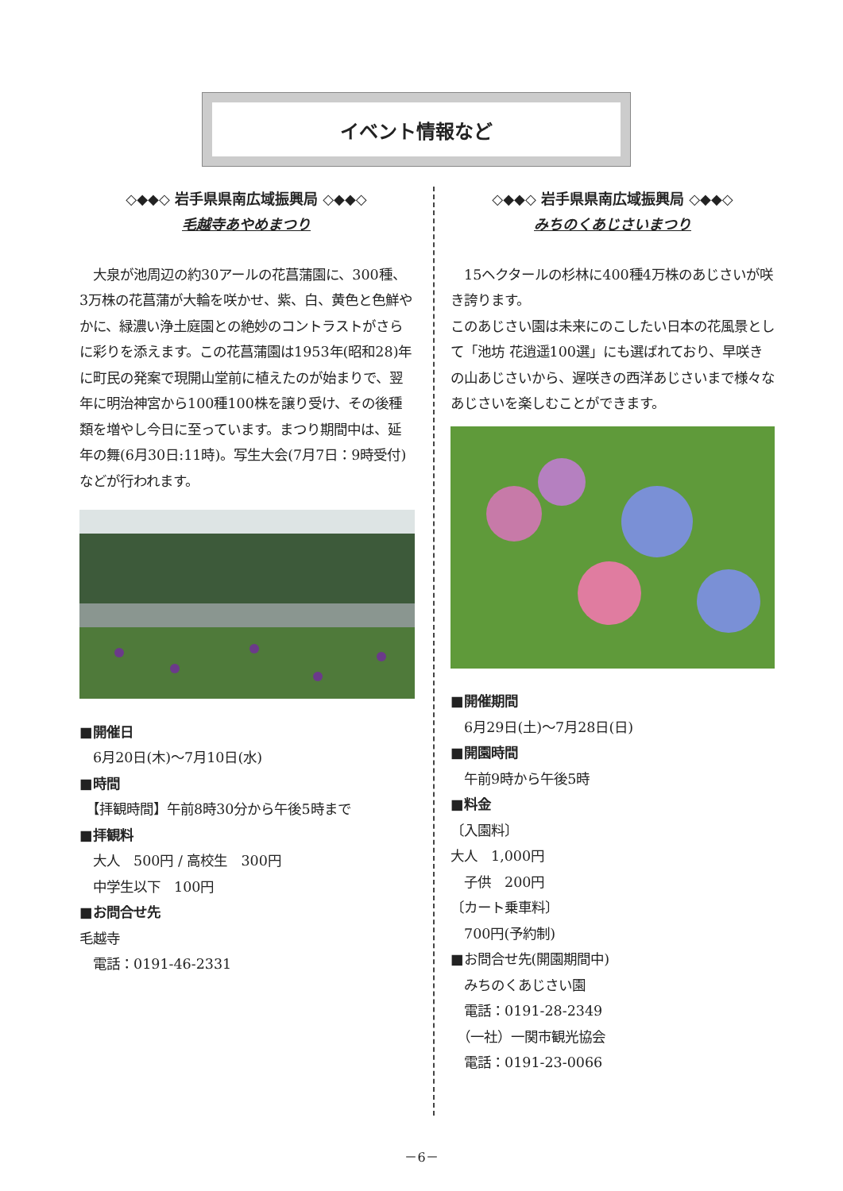イベント情報など
◇◆◆◇ 岩手県県南広域振興局 ◇◆◆◇
毛越寺あやめまつり
　大泉が池周辺の約30アールの花菖蒲園に、300種、3万株の花菖蒲が大輪を咲かせ、紫、白、黄色と色鮮やかに、緑濃い浄土庭園との絶妙のコントラストがさらに彩りを添えます。この花菖蒲園は1953年(昭和28)年に町民の発案で現開山堂前に植えたのが始まりで、翌年に明治神宮から100種100株を譲り受け、その後種類を増やし今日に至っています。まつり期間中は、延年の舞(6月30日:11時)。写生大会(7月7日：9時受付)などが行われます。
■開催日
　6月20日(木)～7月10日(水)
■時間
　【拝観時間】午前8時30分から午後5時まで
■拝観料
　大人　500円 / 高校生　300円
　中学生以下　100円
■お問合せ先
毛越寺
　電話：0191-46-2331
◇◆◆◇ 岩手県県南広域振興局 ◇◆◆◇
みちのくあじさいまつり
　15ヘクタールの杉林に400種4万株のあじさいが咲き誇ります。
このあじさい園は未来にのこしたい日本の花風景として「池坊 花逍遥100選」にも選ばれており、早咲きの山あじさいから、遅咲きの西洋あじさいまで様々なあじさいを楽しむことができます。
■開催期間
　6月29日(土)～7月28日(日)
■開園時間
　午前9時から午後5時
■料金
〔入園料〕
大人　1,000円
　子供　200円
〔カート乗車料〕
　700円(予約制)
■お問合せ先(開園期間中)
　みちのくあじさい園
　電話：0191-28-2349
　（一社）一関市観光協会
　電話：0191-23-0066
－6－